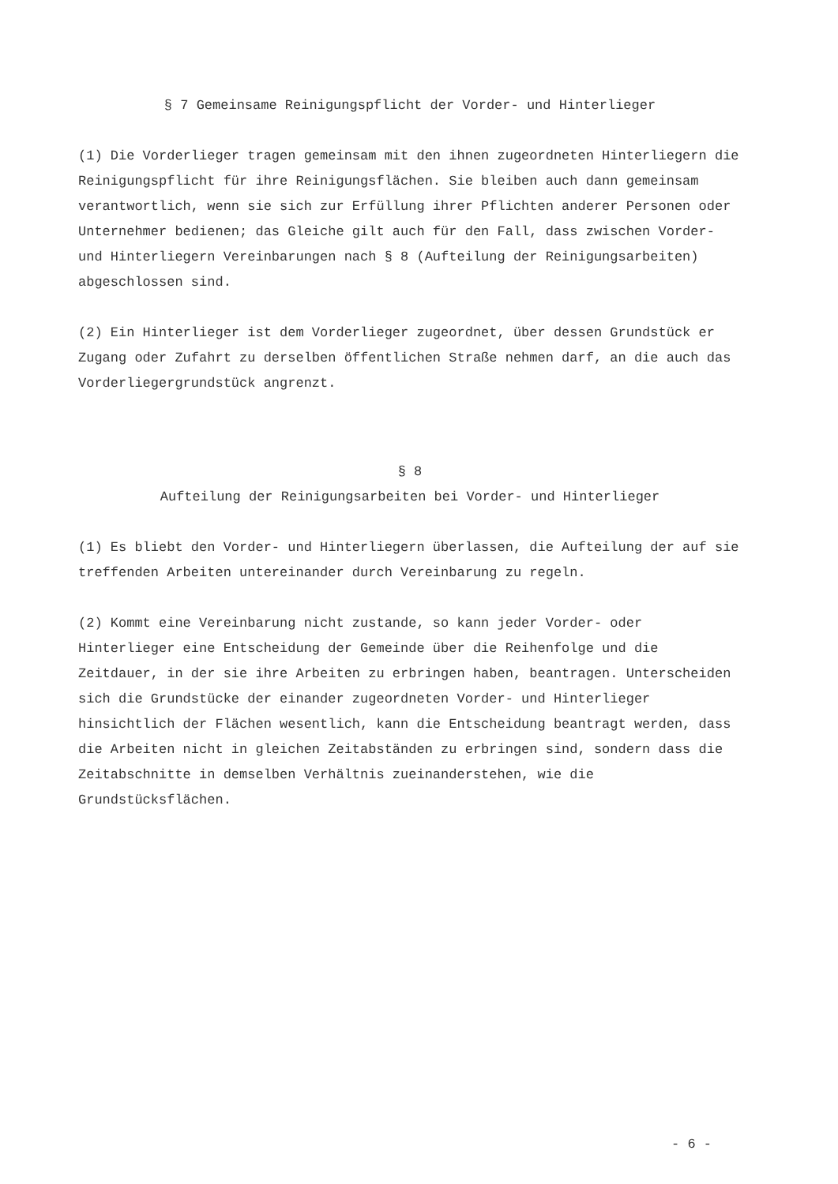§ 7 Gemeinsame Reinigungspflicht der Vorder- und Hinterlieger
(1) Die Vorderlieger tragen gemeinsam mit den ihnen zugeordneten Hinterliegern die Reinigungspflicht für ihre Reinigungsflächen. Sie bleiben auch dann gemeinsam verantwortlich, wenn sie sich zur Erfüllung ihrer Pflichten anderer Personen oder Unternehmer bedienen; das Gleiche gilt auch für den Fall, dass zwischen Vorder- und Hinterliegern Vereinbarungen nach § 8 (Aufteilung der Reinigungsarbeiten) abgeschlossen sind.
(2) Ein Hinterlieger ist dem Vorderlieger zugeordnet, über dessen Grundstück er Zugang oder Zufahrt zu derselben öffentlichen Straße nehmen darf, an die auch das Vorderliegergrundstück angrenzt.
§ 8
Aufteilung der Reinigungsarbeiten bei Vorder- und Hinterlieger
(1) Es bliebt den Vorder- und Hinterliegern überlassen, die Aufteilung der auf sie treffenden Arbeiten untereinander durch Vereinbarung zu regeln.
(2) Kommt eine Vereinbarung nicht zustande, so kann jeder Vorder- oder Hinterlieger eine Entscheidung der Gemeinde über die Reihenfolge und die Zeitdauer, in der sie ihre Arbeiten zu erbringen haben, beantragen. Unterscheiden sich die Grundstücke der einander zugeordneten Vorder- und Hinterlieger hinsichtlich der Flächen wesentlich, kann die Entscheidung beantragt werden, dass die Arbeiten nicht in gleichen Zeitabständen zu erbringen sind, sondern dass die Zeitabschnitte in demselben Verhältnis zueinanderstehen, wie die Grundstücksflächen.
- 6 -